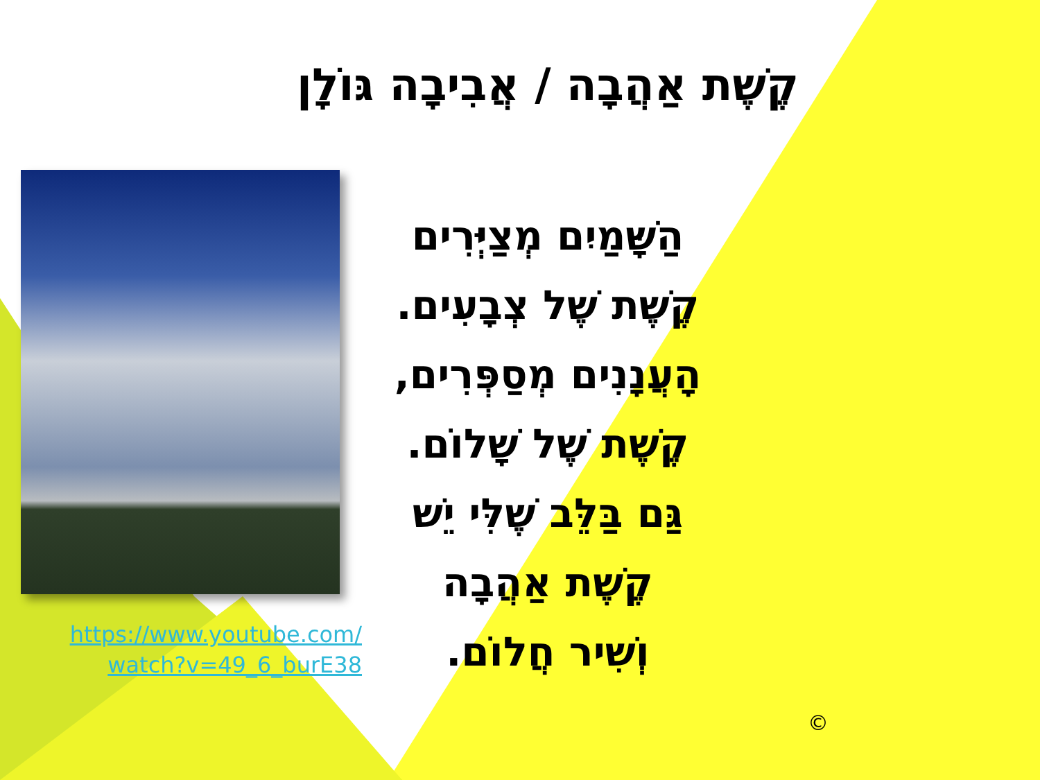קֶשֶׁת אַהֲבָה / אֲבִיבָה גּוֹלָן
הַשָּׁמַיִם מְצַיְּרִים
קֶשֶׁת שֶׁל צְבָעִים.
הָעֲנָנִים מְסַפְּרִים,
קֶשֶׁת שֶׁל שָׁלוֹם.
גַּם בַּלֵּב שֶׁלִּי יֵשׁ
קֶשֶׁת אַהֲבָה
וְשִׁיר חֲלוֹם.
https://www.youtube.com/
watch?v=49_6_burE38
©